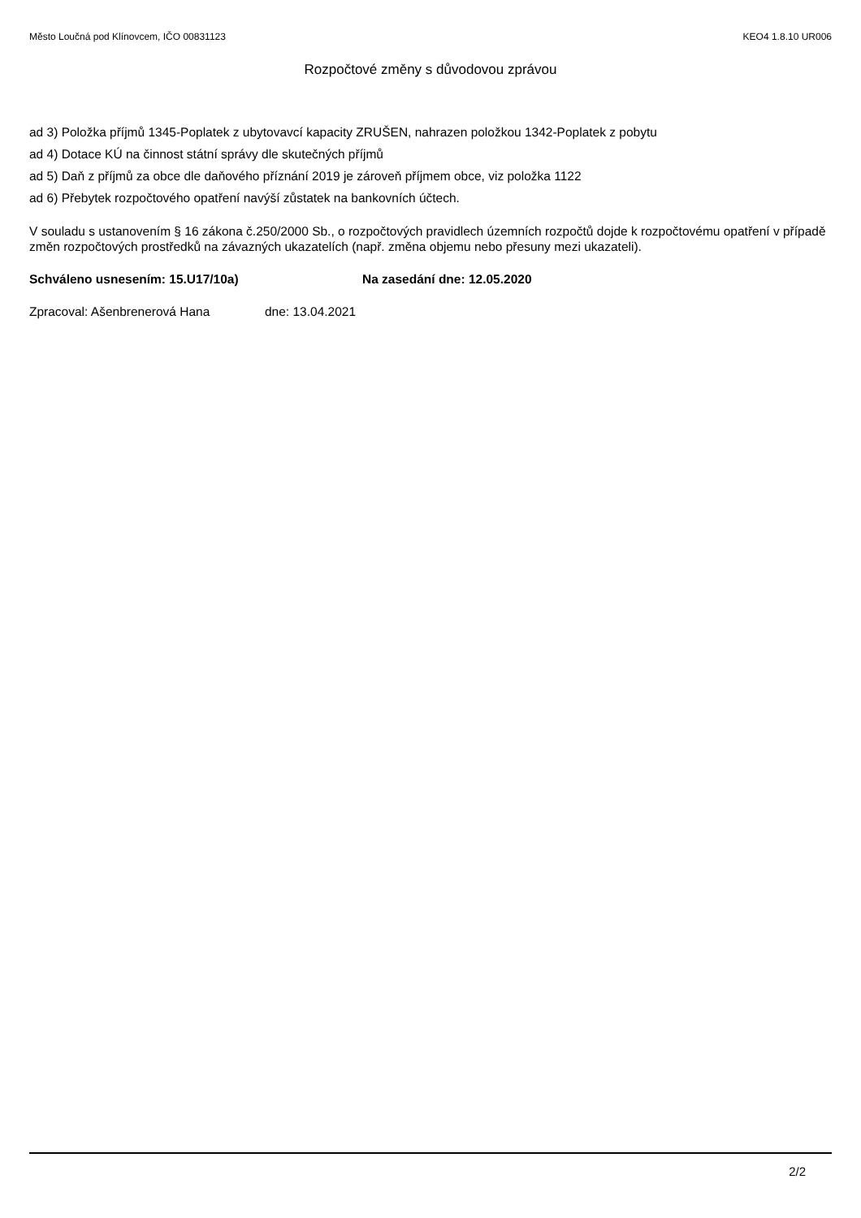Město Loučná pod Klínovcem, IČO 00831123 KEO4 1.8.10 UR006
Rozpočtové změny s důvodovou zprávou
ad 3) Položka příjmů 1345-Poplatek z ubytovavcí kapacity ZRUŠEN, nahrazen položkou 1342-Poplatek z pobytu
ad 4) Dotace KÚ na činnost státní správy dle skutečných příjmů
ad 5) Daň z příjmů za obce dle daňového příznání 2019 je zároveň příjmem obce, viz položka 1122
ad 6) Přebytek rozpočtového opatření navýší zůstatek na bankovních účtech.
V souladu s ustanovením § 16 zákona č.250/2000 Sb., o rozpočtových pravidlech územních rozpočtů dojde k rozpočtovému opatření v případě změn rozpočtových prostředků na závazných ukazatelích (např. změna objemu nebo přesuny mezi ukazateli).
Schváleno usnesením: 15.U17/10a) Na zasedání dne: 12.05.2020
Zpracoval: Ašenbrenerová Hana dne: 13.04.2021
2/2